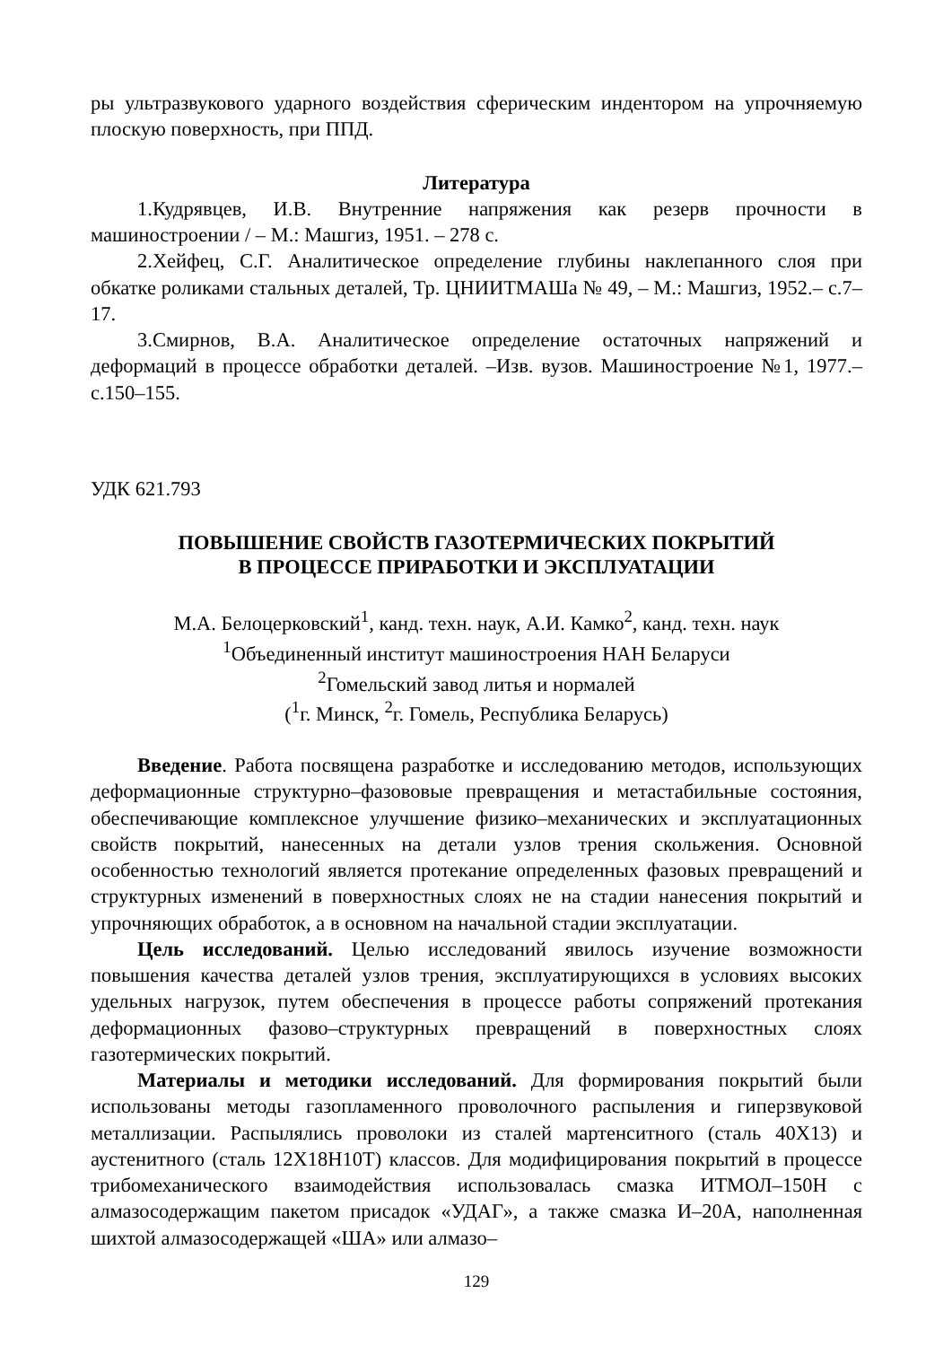ры ультразвукового ударного воздействия сферическим индентором на упрочняемую плоскую поверхность, при ППД.
Литература
1.Кудрявцев, И.В. Внутренние напряжения как резерв прочности в машиностроении / – М.: Машгиз, 1951. – 278 с.
2.Хейфец, С.Г. Аналитическое определение глубины наклепанного слоя при обкатке роликами стальных деталей, Тр. ЦНИИТМАШа № 49, – М.: Машгиз, 1952.– с.7–17.
3.Смирнов, В.А. Аналитическое определение остаточных напряжений и деформаций в процессе обработки деталей. –Изв. вузов. Машиностроение №1, 1977.– с.150–155.
УДК 621.793
ПОВЫШЕНИЕ СВОЙСТВ ГАЗОТЕРМИЧЕСКИХ ПОКРЫТИЙ
В ПРОЦЕССЕ ПРИРАБОТКИ И ЭКСПЛУАТАЦИИ
М.А. Белоцерковский<sup>1</sup>, канд. техн. наук, А.И. Камко<sup>2</sup>, канд. техн. наук
<sup>1</sup> Объединенный институт машиностроения НАН Беларуси
<sup>2</sup> Гомельский завод литья и нормалей
(<sup>1</sup>г. Минск, <sup>2</sup>г. Гомель, Республика Беларусь)
Введение. Работа посвящена разработке и исследованию методов, использующих деформационные структурно–фазововые превращения и метастабильные состояния, обеспечивающие комплексное улучшение физико–механических и эксплуатационных свойств покрытий, нанесенных на детали узлов трения скольжения. Основной особенностью технологий является протекание определенных фазовых превращений и структурных изменений в поверхностных слоях не на стадии нанесения покрытий и упрочняющих обработок, а в основном на начальной стадии эксплуатации.
Цель исследований. Целью исследований явилось изучение возможности повышения качества деталей узлов трения, эксплуатирующихся в условиях высоких удельных нагрузок, путем обеспечения в процессе работы сопряжений протекания деформационных фазово–структурных превращений в поверхностных слоях газотермических покрытий.
Материалы и методики исследований. Для формирования покрытий были использованы методы газопламенного проволочного распыления и гиперзвуковой металлизации. Распылялись проволоки из сталей мартенситного (сталь 40Х13) и аустенитного (сталь 12Х18Н10Т) классов. Для модифицирования покрытий в процессе трибомеханического взаимодействия использовалась смазка ИТМОЛ–150Н с алмазосодержащим пакетом присадок «УДАГ», а также смазка И–20А, наполненная шихтой алмазосодержащей «ША» или алмазо–
129